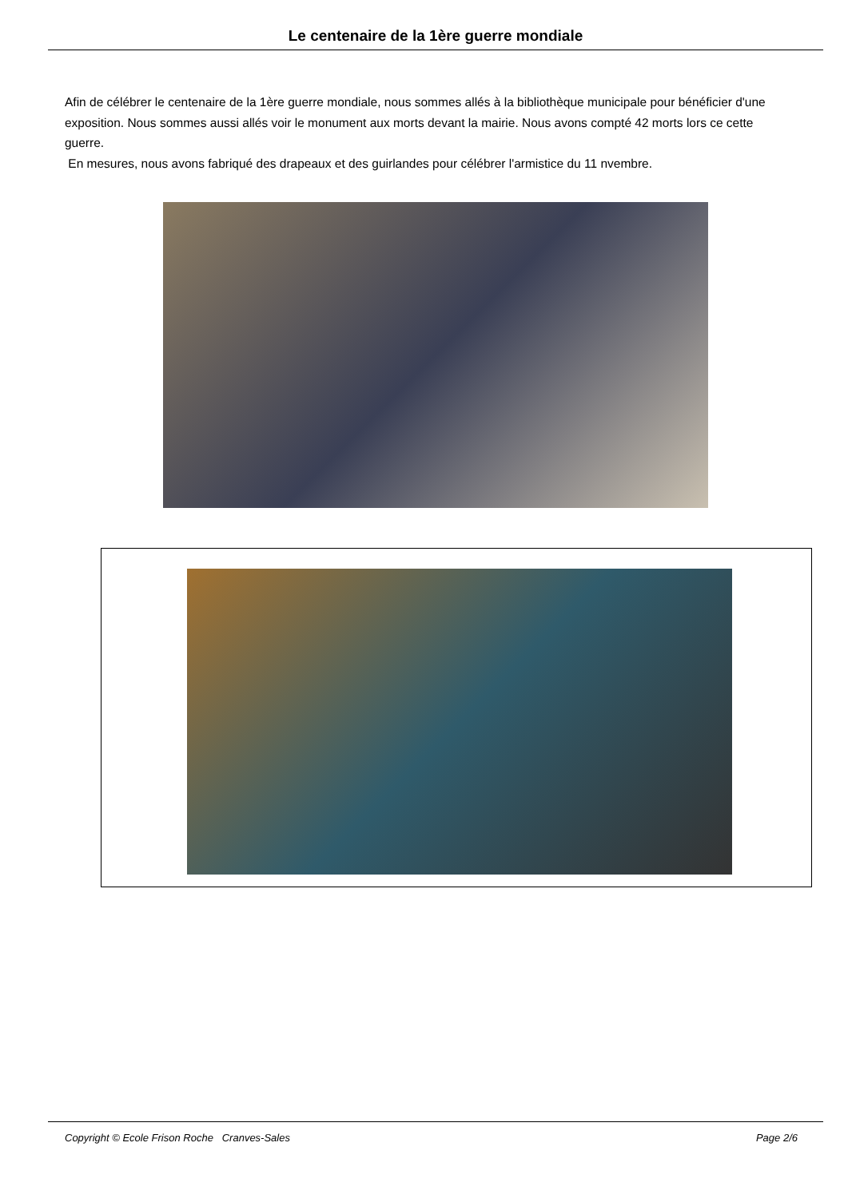Le centenaire de la 1ère guerre mondiale
Afin de célébrer le centenaire de la 1ère guerre mondiale, nous sommes allés à la bibliothèque municipale pour bénéficier d'une exposition. Nous sommes aussi allés voir le monument aux morts devant la mairie. Nous avons compté 42 morts lors ce cette guerre.
En mesures, nous avons fabriqué des drapeaux et des guirlandes pour célébrer l'armistice du 11 nvembre.
Copyright © Ecole Frison Roche Cranves-Sales Page 2/6